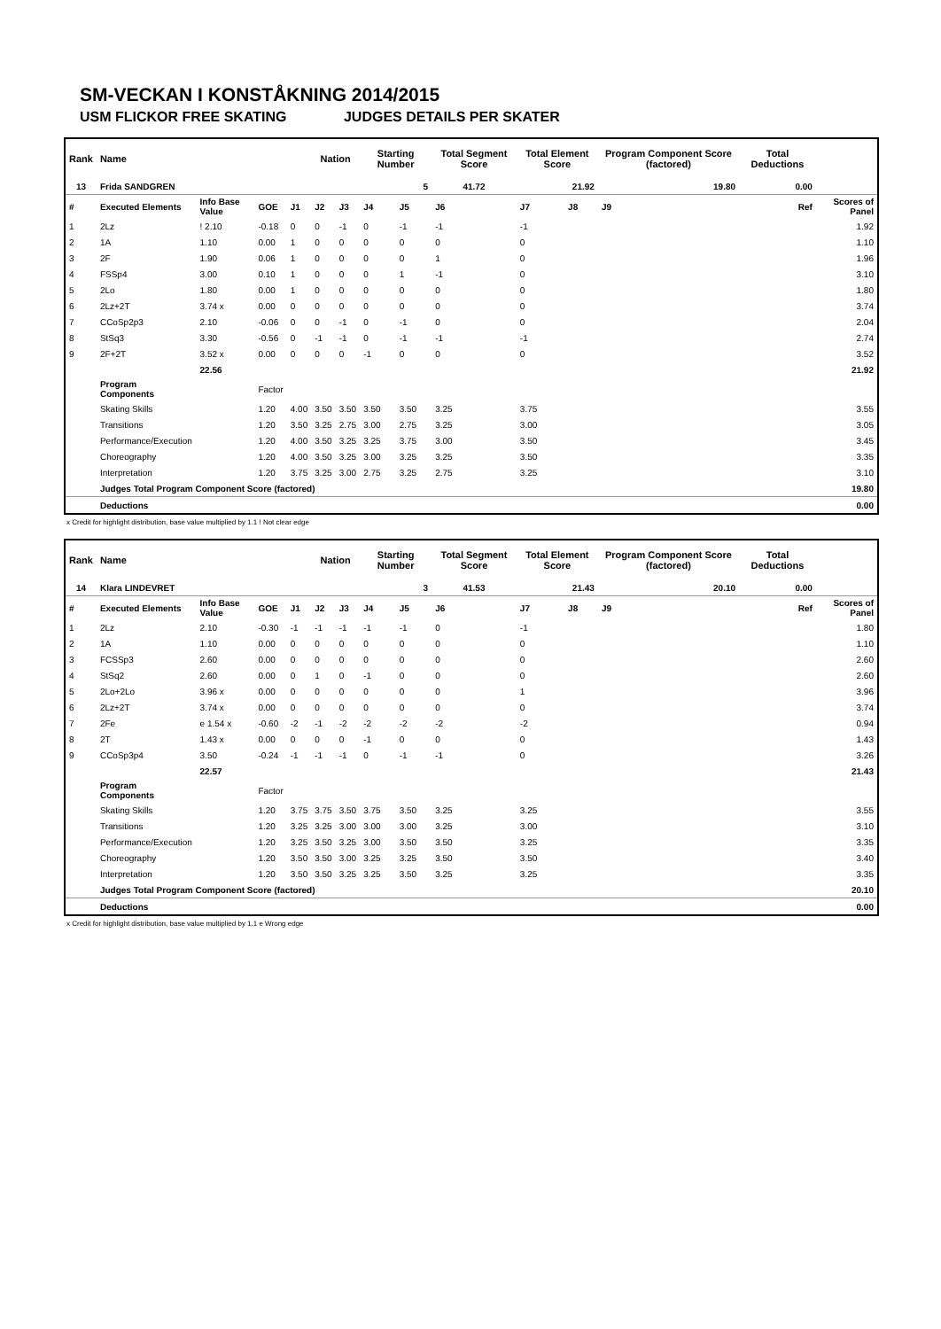SM-VECKAN I KONSTÅKNING 2014/2015
USM FLICKOR FREE SKATING JUDGES DETAILS PER SKATER
| Rank | Name | | | | Nation | | Starting Number | | Total Segment Score | Total Element Score | | Program Component Score (factored) | | | Total Deductions | |
| --- | --- | --- | --- | --- | --- | --- | --- | --- | --- | --- | --- | --- | --- | --- | --- | --- |
| 13 | Frida SANDGREN | | | | | | 5 | | 41.72 | 21.92 | | 19.80 | | | 0.00 | |
| # | Executed Elements | Info Base Value | GOE | J1 | J2 | J3 | J4 | J5 | J6 | J7 | J8 | J9 | | | Ref | Scores of Panel |
| 1 | 2Lz | ! 2.10 | -0.18 | 0 | 0 | -1 | 0 | -1 | -1 | -1 | | | | | | 1.92 |
| 2 | 1A | 1.10 | 0.00 | 1 | 0 | 0 | 0 | 0 | 0 | 0 | | | | | | 1.10 |
| 3 | 2F | 1.90 | 0.06 | 1 | 0 | 0 | 0 | 0 | 1 | 0 | | | | | | 1.96 |
| 4 | FSSp4 | 3.00 | 0.10 | 1 | 0 | 0 | 0 | 1 | -1 | 0 | | | | | | 3.10 |
| 5 | 2Lo | 1.80 | 0.00 | 1 | 0 | 0 | 0 | 0 | 0 | 0 | | | | | | 1.80 |
| 6 | 2Lz+2T | 3.74 x | 0.00 | 0 | 0 | 0 | 0 | 0 | 0 | 0 | | | | | | 3.74 |
| 7 | CCoSp2p3 | 2.10 | -0.06 | 0 | 0 | -1 | 0 | -1 | 0 | 0 | | | | | | 2.04 |
| 8 | StSq3 | 3.30 | -0.56 | 0 | -1 | -1 | 0 | -1 | -1 | -1 | | | | | | 2.74 |
| 9 | 2F+2T | 3.52 x | 0.00 | 0 | 0 | 0 | -1 | 0 | 0 | 0 | | | | | | 3.52 |
| | | 22.56 | | | | | | | | | | | | | | 21.92 |
| | Program Components | | Factor | | | | | | | | | | | | | |
| | Skating Skills | | 1.20 | 4.00 | 3.50 | 3.50 | 3.50 | 3.50 | 3.25 | 3.75 | | | | | | 3.55 |
| | Transitions | | 1.20 | 3.50 | 3.25 | 2.75 | 3.00 | 2.75 | 3.25 | 3.00 | | | | | | 3.05 |
| | Performance/Execution | | 1.20 | 4.00 | 3.50 | 3.25 | 3.25 | 3.75 | 3.00 | 3.50 | | | | | | 3.45 |
| | Choreography | | 1.20 | 4.00 | 3.50 | 3.25 | 3.00 | 3.25 | 3.25 | 3.50 | | | | | | 3.35 |
| | Interpretation | | 1.20 | 3.75 | 3.25 | 3.00 | 2.75 | 3.25 | 2.75 | 3.25 | | | | | | 3.10 |
| | Judges Total Program Component Score (factored) | | | | | | | | | | | | | | | 19.80 |
| | Deductions | | | | | | | | | | | | | | | 0.00 |
x Credit for highlight distribution, base value multiplied by 1.1 ! Not clear edge
| Rank | Name | | | | Nation | | Starting Number | | Total Segment Score | Total Element Score | | Program Component Score (factored) | | | Total Deductions | |
| --- | --- | --- | --- | --- | --- | --- | --- | --- | --- | --- | --- | --- | --- | --- | --- | --- |
| 14 | Klara LINDEVRET | | | | | | 3 | | 41.53 | 21.43 | | 20.10 | | | 0.00 | |
| # | Executed Elements | Info Base Value | GOE | J1 | J2 | J3 | J4 | J5 | J6 | J7 | J8 | J9 | | | Ref | Scores of Panel |
| 1 | 2Lz | 2.10 | -0.30 | -1 | -1 | -1 | -1 | -1 | 0 | -1 | | | | | | 1.80 |
| 2 | 1A | 1.10 | 0.00 | 0 | 0 | 0 | 0 | 0 | 0 | 0 | | | | | | 1.10 |
| 3 | FCSSp3 | 2.60 | 0.00 | 0 | 0 | 0 | 0 | 0 | 0 | 0 | | | | | | 2.60 |
| 4 | StSq2 | 2.60 | 0.00 | 0 | 1 | 0 | -1 | 0 | 0 | 0 | | | | | | 2.60 |
| 5 | 2Lo+2Lo | 3.96 x | 0.00 | 0 | 0 | 0 | 0 | 0 | 0 | 1 | | | | | | 3.96 |
| 6 | 2Lz+2T | 3.74 x | 0.00 | 0 | 0 | 0 | 0 | 0 | 0 | 0 | | | | | | 3.74 |
| 7 | 2Fe | e 1.54 x | -0.60 | -2 | -1 | -2 | -2 | -2 | -2 | -2 | | | | | | 0.94 |
| 8 | 2T | 1.43 x | 0.00 | 0 | 0 | 0 | -1 | 0 | 0 | 0 | | | | | | 1.43 |
| 9 | CCoSp3p4 | 3.50 | -0.24 | -1 | -1 | -1 | 0 | -1 | -1 | 0 | | | | | | 3.26 |
| | | 22.57 | | | | | | | | | | | | | | 21.43 |
| | Program Components | | Factor | | | | | | | | | | | | | |
| | Skating Skills | | 1.20 | 3.75 | 3.75 | 3.50 | 3.75 | 3.50 | 3.25 | 3.25 | | | | | | 3.55 |
| | Transitions | | 1.20 | 3.25 | 3.25 | 3.00 | 3.00 | 3.00 | 3.25 | 3.00 | | | | | | 3.10 |
| | Performance/Execution | | 1.20 | 3.25 | 3.50 | 3.25 | 3.00 | 3.50 | 3.50 | 3.25 | | | | | | 3.35 |
| | Choreography | | 1.20 | 3.50 | 3.50 | 3.00 | 3.25 | 3.25 | 3.50 | 3.50 | | | | | | 3.40 |
| | Interpretation | | 1.20 | 3.50 | 3.50 | 3.25 | 3.25 | 3.50 | 3.25 | 3.25 | | | | | | 3.35 |
| | Judges Total Program Component Score (factored) | | | | | | | | | | | | | | | 20.10 |
| | Deductions | | | | | | | | | | | | | | | 0.00 |
x Credit for highlight distribution, base value multiplied by 1.1 e Wrong edge